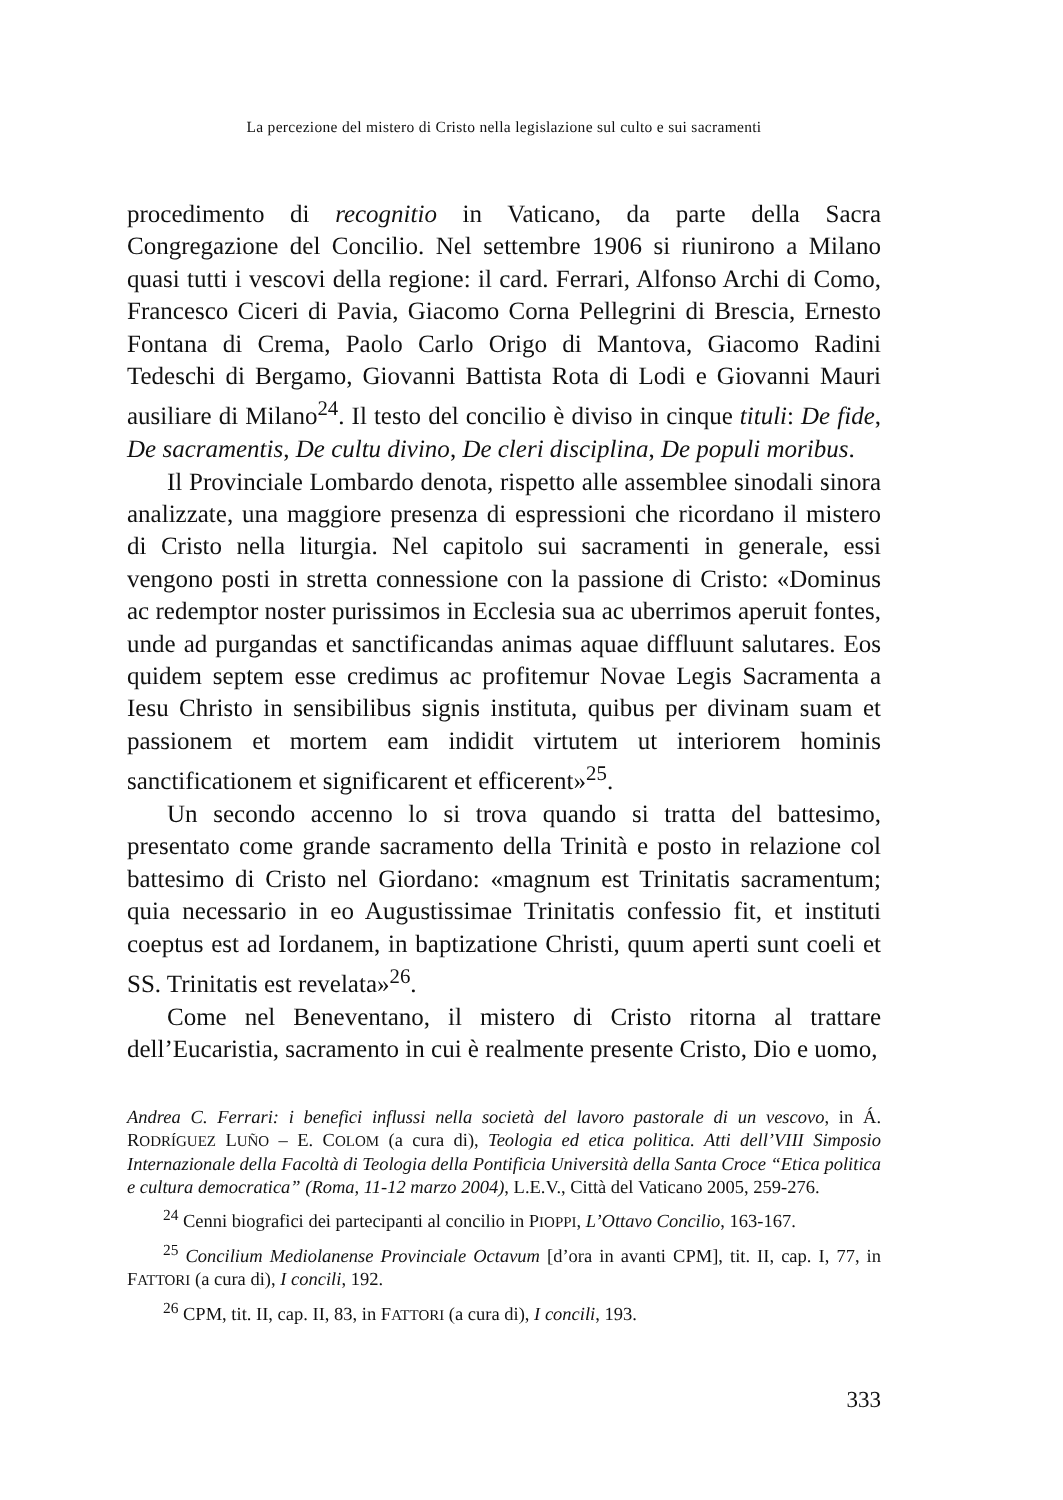La percezione del mistero di Cristo nella legislazione sul culto e sui sacramenti
procedimento di recognitio in Vaticano, da parte della Sacra Congregazione del Concilio. Nel settembre 1906 si riunirono a Milano quasi tutti i vescovi della regione: il card. Ferrari, Alfonso Archi di Como, Francesco Ciceri di Pavia, Giacomo Corna Pellegrini di Brescia, Ernesto Fontana di Crema, Paolo Carlo Origo di Mantova, Giacomo Radini Tedeschi di Bergamo, Giovanni Battista Rota di Lodi e Giovanni Mauri ausiliare di Milano<sup>24</sup>. Il testo del concilio è diviso in cinque tituli: De fide, De sacramentis, De cultu divino, De cleri disciplina, De populi moribus.
Il Provinciale Lombardo denota, rispetto alle assemblee sinodali sinora analizzate, una maggiore presenza di espressioni che ricordano il mistero di Cristo nella liturgia. Nel capitolo sui sacramenti in generale, essi vengono posti in stretta connessione con la passione di Cristo: «Dominus ac redemptor noster purissimos in Ecclesia sua ac uberrimos aperuit fontes, unde ad purgandas et sanctificandas animas aquae diffluunt salutares. Eos quidem septem esse credimus ac profitemur Novae Legis Sacramenta a Iesu Christo in sensibilibus signis instituta, quibus per divinam suam et passionem et mortem eam indidit virtutem ut interiorem hominis sanctificationem et significarent et efficerent»<sup>25</sup>.
Un secondo accenno lo si trova quando si tratta del battesimo, presentato come grande sacramento della Trinità e posto in relazione col battesimo di Cristo nel Giordano: «magnum est Trinitatis sacramentum; quia necessario in eo Augustissimae Trinitatis confessio fit, et instituti coeptus est ad Iordanem, in baptizatione Christi, quum aperti sunt coeli et SS. Trinitatis est revelata»<sup>26</sup>.
Come nel Beneventano, il mistero di Cristo ritorna al trattare dell’Eucaristia, sacramento in cui è realmente presente Cristo, Dio e uomo,
Andrea C. Ferrari: i benefici influssi nella società del lavoro pastorale di un vescovo, in Á. RODRÍGUEZ LUÑO – E. COLOM (a cura di), Teologia ed etica politica. Atti dell’VIII Simposio Internazionale della Facoltà di Teologia della Pontificia Università della Santa Croce “Etica politica e cultura democratica” (Roma, 11-12 marzo 2004), L.E.V., Città del Vaticano 2005, 259-276.
<sup>24</sup> Cenni biografici dei partecipanti al concilio in PIOPPI, L’Ottavo Concilio, 163-167.
<sup>25</sup> Concilium Mediolanense Provinciale Octavum [d’ora in avanti CPM], tit. II, cap. I, 77, in FATTORI (a cura di), I concili, 192.
<sup>26</sup> CPM, tit. II, cap. II, 83, in FATTORI (a cura di), I concili, 193.
333